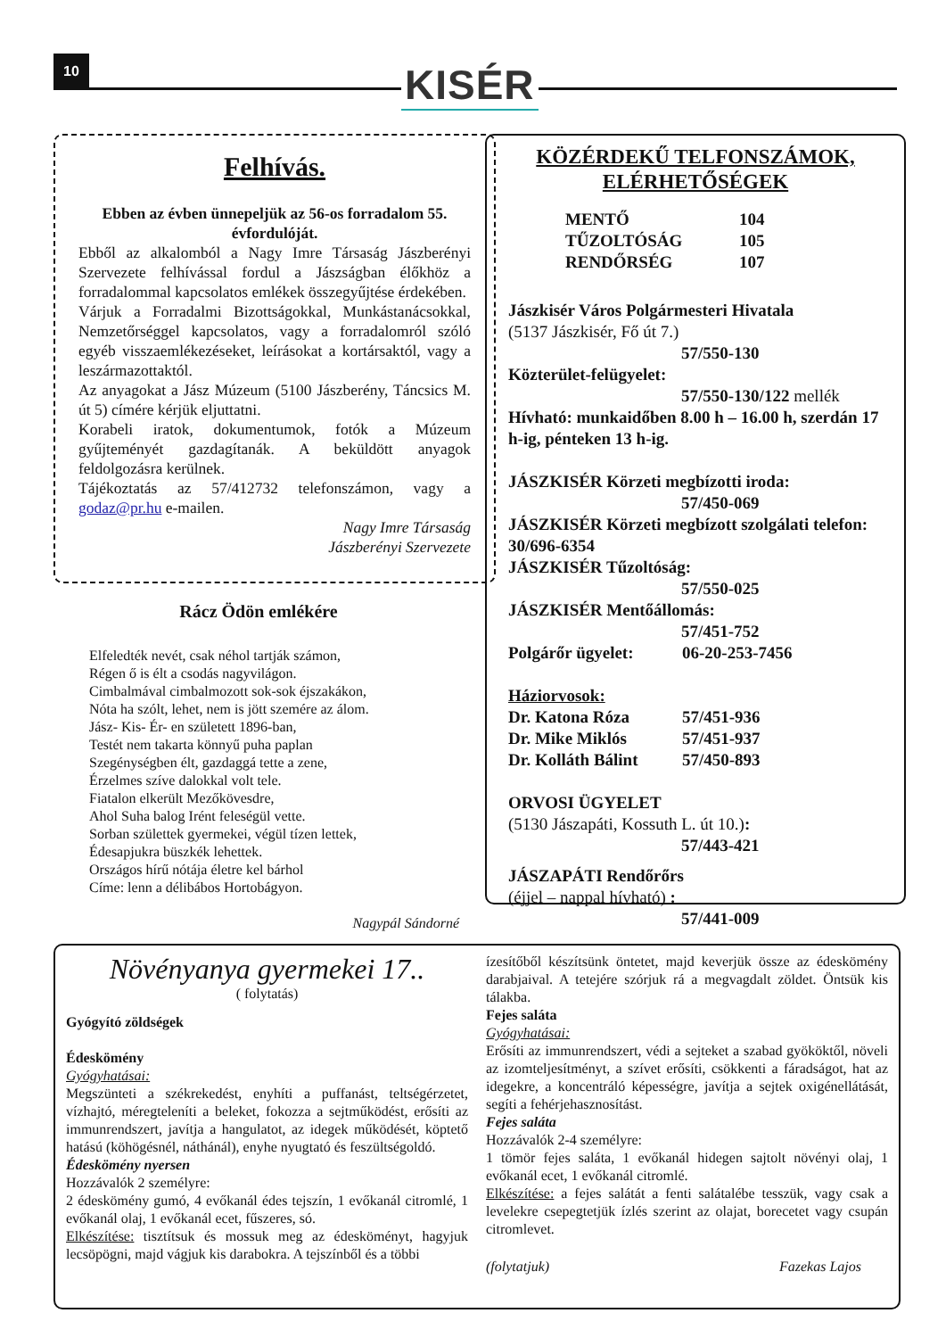10 KISÉR
Felhívás.
Ebben az évben ünnepeljük az 56-os forradalom 55. évfordulóját.
Ebből az alkalomból a Nagy Imre Társaság Jászberényi Szervezete felhívással fordul a Jászságban élőkhöz a forradalommal kapcsolatos emlékek összegyűjtése érdekében.
Várjuk a Forradalmi Bizottságokkal, Munkástanácsokkal, Nemzetőrséggel kapcsolatos, vagy a forradalomról szóló egyéb visszaemlékezéseket, leírásokat a kortársaktól, vagy a leszármazottaktól.
Az anyagokat a Jász Múzeum (5100 Jászberény, Táncsics M. út 5) címére kérjük eljuttatni.
Korabeli iratok, dokumentumok, fotók a Múzeum gyűjteményét gazdagítanák. A beküldött anyagok feldolgozásra kerülnek.
Tájékoztatás az 57/412732 telefonszámon, vagy a godaz@pr.hu e-mailen.
Nagy Imre Társaság
Jászberényi Szervezete
Rácz Ödön emlékére
Elfeledték nevét, csak néhol tartják számon,
Régen ő is élt a csodás nagyvilágon.
Cimbalmával cimbalmozott sok-sok éjszakákon,
Nóta ha szólt, lehet, nem is jött szemére az álom.
Jász- Kis- Ér- en született 1896-ban,
Testét nem takarta könnyű puha paplan
Szegénységben élt, gazdaggá tette a zene,
Érzelmes szíve dalokkal volt tele.
Fiatalon elkerült Mezőkövesdre,
Ahol Suha balog Irént feleségül vette.
Sorban születtek gyermekei, végül tízen lettek,
Édesapjukra büszkék lehettek.
Országos hírű nótája életre kel bárhol
Címe: lenn a délibábos Hortobágyon.
Nagypál Sándorné
KÖZÉRDEKŰ TELFONSZÁMOK,
ELÉRHETŐSÉGEK
MENTŐ 104
TŰZOLTÓSÁG 105
RENDŐRSÉG 107
Jászkisér Város Polgármesteri Hivatala
(5137 Jászkisér, Fő út 7.)
57/550-130
Közterület-felügyelet:
57/550-130/122 mellék
Hívható: munkaidőben 8.00 h – 16.00 h, szerdán 17 h-ig, pénteken 13 h-ig.
JÁSZKISÉR Körzeti megbízotti iroda:
57/450-069
JÁSZKISÉR Körzeti megbízott szolgálati telefon: 30/696-6354
JÁSZKISÉR Tűzoltóság:
57/550-025
JÁSZKISÉR Mentőállomás:
57/451-752
Polgárőr ügyelet: 06-20-253-7456
Háziorvosok:
Dr. Katona Róza 57/451-936
Dr. Mike Miklós 57/451-937
Dr. Kolláth Bálint 57/450-893
ORVOSI ÜGYELET
(5130 Jászapáti, Kossuth L. út 10.):
57/443-421
JÁSZAPÁTI Rendőrőrs
(éjjel – nappal hívható) :
57/441-009
Növényanya gyermekei 17..
( folytatás)
Gyógyító zöldségek
Édeskömény
Gyógyhatásai:
Megszünteti a székrekedést, enyhíti a puffanást, teltségérzetet, vízhajtó, méregteleníti a beleket, fokozza a sejtműködést, erősíti az immunrendszert, javítja a hangulatot, az idegek működését, köptető hatású (köhögésnél, náthánál), enyhe nyugtató és feszültségoldó.
Édeskömény nyersen
Hozzávalók 2 személyre:
2 édeskömény gumó, 4 evőkanál édes tejszín, 1 evőkanál citromlé, 1 evőkanál olaj, 1 evőkanál ecet, fűszeres, só.
Elkészítése: tisztítsuk és mossuk meg az édesköményt, hagyjuk lecsöpögni, majd vágjuk kis darabokra. A tejszínből és a többi
ízesítőből készítsünk öntetet, majd keverjük össze az édeskömény darabjaival. A tetejére szórjuk rá a megvagdalt zöldet. Öntsük kis tálakba.
Fejes saláta
Gyógyhatásai:
Erősíti az immunrendszert, védi a sejteket a szabad gyököktől, növeli az izomteljesítményt, a szívet erősíti, csökkenti a fáradságot, hat az idegekre, a koncentráló képességre, javítja a sejtek oxigénellátását, segíti a fehérjehasznosítást.
Fejes saláta
Hozzávalók 2-4 személyre:
1 tömör fejes saláta, 1 evőkanál hidegen sajtolt növényi olaj, 1 evőkanál ecet, 1 evőkanál citromlé.
Elkészítése: a fejes salátát a fenti salátalébe tesszük, vagy csak a levelekre csepegtetjük ízlés szerint az olajat, borecetet vagy csupán citromlevet.
(folytatjuk) Fazekas Lajos